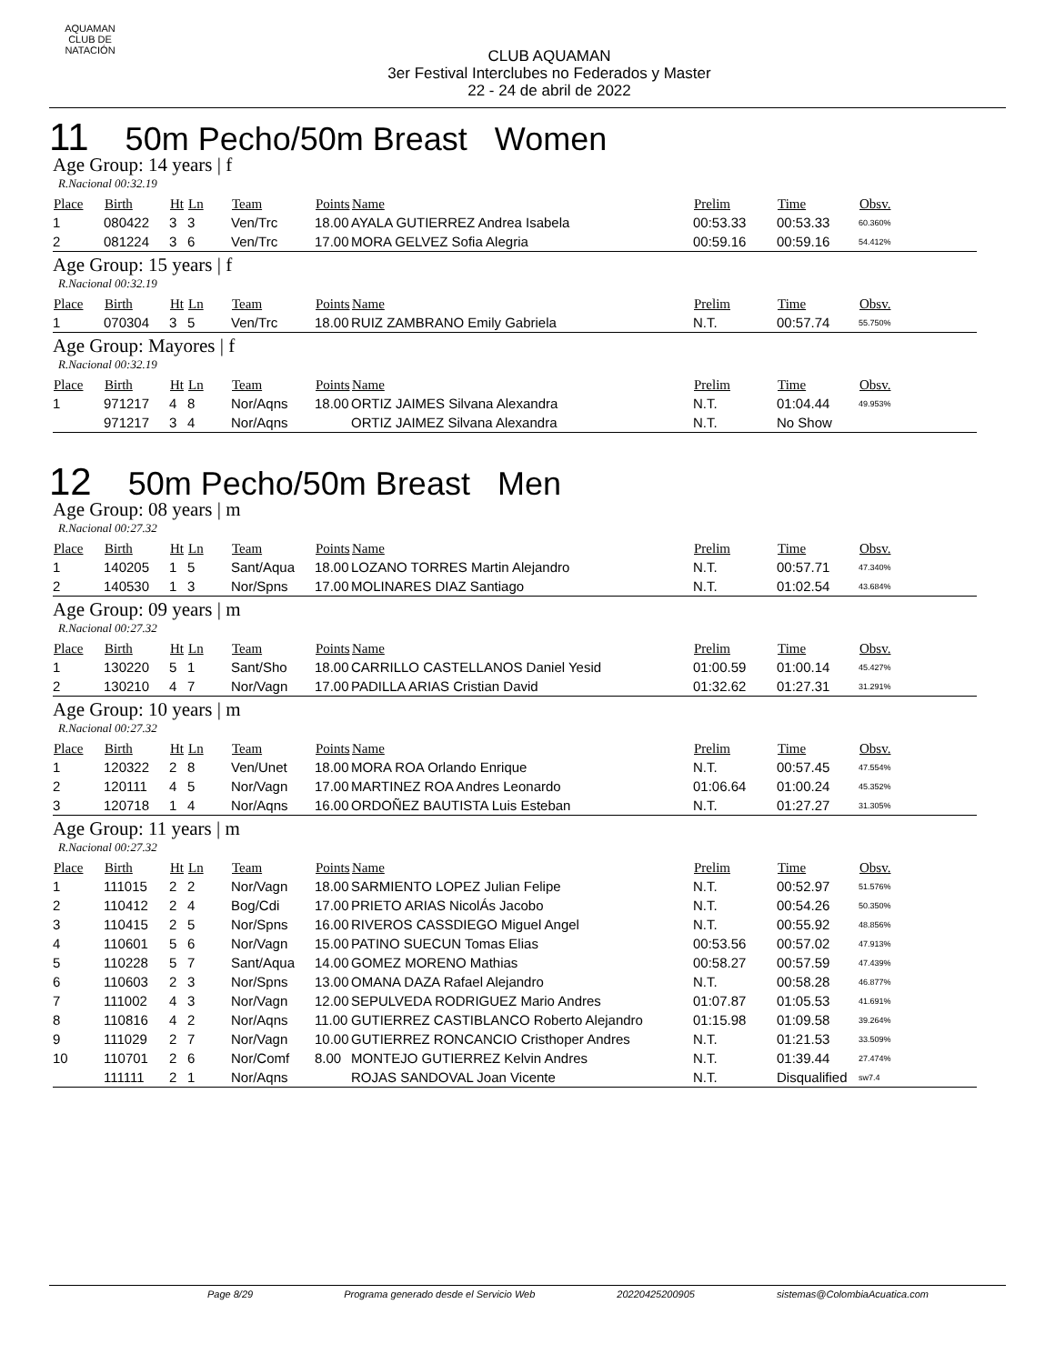AQUAMAN
CLUB DE NATACIÓN
CLUB AQUAMAN
3er Festival Interclubes no Federados y Master
22 - 24 de abril de 2022
11 50m Pecho/50m Breast Women
Age Group: 14 years | f
R.Nacional 00:32.19
| Place | Birth | Ht | Ln | Team | Points | Name | Prelim | Time | Obsv. |
| --- | --- | --- | --- | --- | --- | --- | --- | --- | --- |
| 1 | 080422 | 3 | 3 | Ven/Trc | 18.00 | AYALA GUTIERREZ Andrea Isabela | 00:53.33 | 00:53.33 | 60.360% |
| 2 | 081224 | 3 | 6 | Ven/Trc | 17.00 | MORA GELVEZ Sofia Alegria | 00:59.16 | 00:59.16 | 54.412% |
Age Group: 15 years | f
R.Nacional 00:32.19
| Place | Birth | Ht | Ln | Team | Points | Name | Prelim | Time | Obsv. |
| --- | --- | --- | --- | --- | --- | --- | --- | --- | --- |
| 1 | 070304 | 3 | 5 | Ven/Trc | 18.00 | RUIZ ZAMBRANO Emily Gabriela | N.T. | 00:57.74 | 55.750% |
Age Group: Mayores | f
R.Nacional 00:32.19
| Place | Birth | Ht | Ln | Team | Points | Name | Prelim | Time | Obsv. |
| --- | --- | --- | --- | --- | --- | --- | --- | --- | --- |
| 1 | 971217 | 4 | 8 | Nor/Aqns | 18.00 | ORTIZ JAIMES Silvana Alexandra | N.T. | 01:04.44 | 49.953% |
| | 971217 | 3 | 4 | Nor/Aqns | | ORTIZ JAIMEZ Silvana Alexandra | N.T. | No Show | |
12 50m Pecho/50m Breast Men
Age Group: 08 years | m
R.Nacional 00:27.32
| Place | Birth | Ht | Ln | Team | Points | Name | Prelim | Time | Obsv. |
| --- | --- | --- | --- | --- | --- | --- | --- | --- | --- |
| 1 | 140205 | 1 | 5 | Sant/Aqua | 18.00 | LOZANO TORRES Martin Alejandro | N.T. | 00:57.71 | 47.340% |
| 2 | 140530 | 1 | 3 | Nor/Spns | 17.00 | MOLINARES DIAZ Santiago | N.T. | 01:02.54 | 43.684% |
Age Group: 09 years | m
R.Nacional 00:27.32
| Place | Birth | Ht | Ln | Team | Points | Name | Prelim | Time | Obsv. |
| --- | --- | --- | --- | --- | --- | --- | --- | --- | --- |
| 1 | 130220 | 5 | 1 | Sant/Sho | 18.00 | CARRILLO CASTELLANOS Daniel Yesid | 01:00.59 | 01:00.14 | 45.427% |
| 2 | 130210 | 4 | 7 | Nor/Vagn | 17.00 | PADILLA ARIAS Cristian David | 01:32.62 | 01:27.31 | 31.291% |
Age Group: 10 years | m
R.Nacional 00:27.32
| Place | Birth | Ht | Ln | Team | Points | Name | Prelim | Time | Obsv. |
| --- | --- | --- | --- | --- | --- | --- | --- | --- | --- |
| 1 | 120322 | 2 | 8 | Ven/Unet | 18.00 | MORA ROA Orlando Enrique | N.T. | 00:57.45 | 47.554% |
| 2 | 120111 | 4 | 5 | Nor/Vagn | 17.00 | MARTINEZ ROA Andres Leonardo | 01:06.64 | 01:00.24 | 45.352% |
| 3 | 120718 | 1 | 4 | Nor/Aqns | 16.00 | ORDOÑEZ BAUTISTA Luis Esteban | N.T. | 01:27.27 | 31.305% |
Age Group: 11 years | m
R.Nacional 00:27.32
| Place | Birth | Ht | Ln | Team | Points | Name | Prelim | Time | Obsv. |
| --- | --- | --- | --- | --- | --- | --- | --- | --- | --- |
| 1 | 111015 | 2 | 2 | Nor/Vagn | 18.00 | SARMIENTO LOPEZ Julian Felipe | N.T. | 00:52.97 | 51.576% |
| 2 | 110412 | 2 | 4 | Bog/Cdi | 17.00 | PRIETO ARIAS NicolÁs Jacobo | N.T. | 00:54.26 | 50.350% |
| 3 | 110415 | 2 | 5 | Nor/Spns | 16.00 | RIVEROS CASSDIEGO Miguel Angel | N.T. | 00:55.92 | 48.856% |
| 4 | 110601 | 5 | 6 | Nor/Vagn | 15.00 | PATINO SUECUN Tomas Elias | 00:53.56 | 00:57.02 | 47.913% |
| 5 | 110228 | 5 | 7 | Sant/Aqua | 14.00 | GOMEZ MORENO Mathias | 00:58.27 | 00:57.59 | 47.439% |
| 6 | 110603 | 2 | 3 | Nor/Spns | 13.00 | OMANA DAZA Rafael Alejandro | N.T. | 00:58.28 | 46.877% |
| 7 | 111002 | 4 | 3 | Nor/Vagn | 12.00 | SEPULVEDA RODRIGUEZ Mario Andres | 01:07.87 | 01:05.53 | 41.691% |
| 8 | 110816 | 4 | 2 | Nor/Aqns | 11.00 | GUTIERREZ CASTIBLANCO Roberto Alejandro | 01:15.98 | 01:09.58 | 39.264% |
| 9 | 111029 | 2 | 7 | Nor/Vagn | 10.00 | GUTIERREZ RONCANCIO Cristhoper Andres | N.T. | 01:21.53 | 33.509% |
| 10 | 110701 | 2 | 6 | Nor/Comf | 8.00 | MONTEJO GUTIERREZ Kelvin Andres | N.T. | 01:39.44 | 27.474% |
| | 111111 | 2 | 1 | Nor/Aqns | | ROJAS SANDOVAL Joan Vicente | N.T. | Disqualified | sw7.4 |
Page 8/29 Programa generado desde el Servicio Web 20220425200905 sistemas@ColombiaAcuatica.com